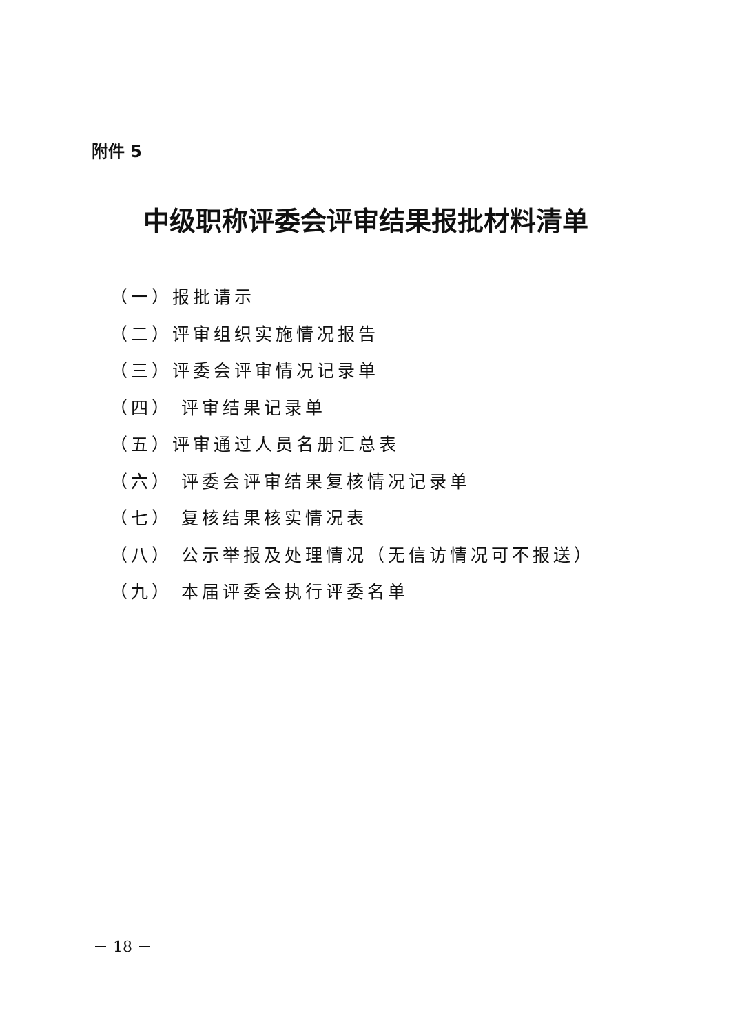附件 5
中级职称评委会评审结果报批材料清单
（一）报批请示
（二）评审组织实施情况报告
（三）评委会评审情况记录单
（四） 评审结果记录单
（五）评审通过人员名册汇总表
（六） 评委会评审结果复核情况记录单
（七） 复核结果核实情况表
（八） 公示举报及处理情况（无信访情况可不报送）
（九） 本届评委会执行评委名单
－ 18 －